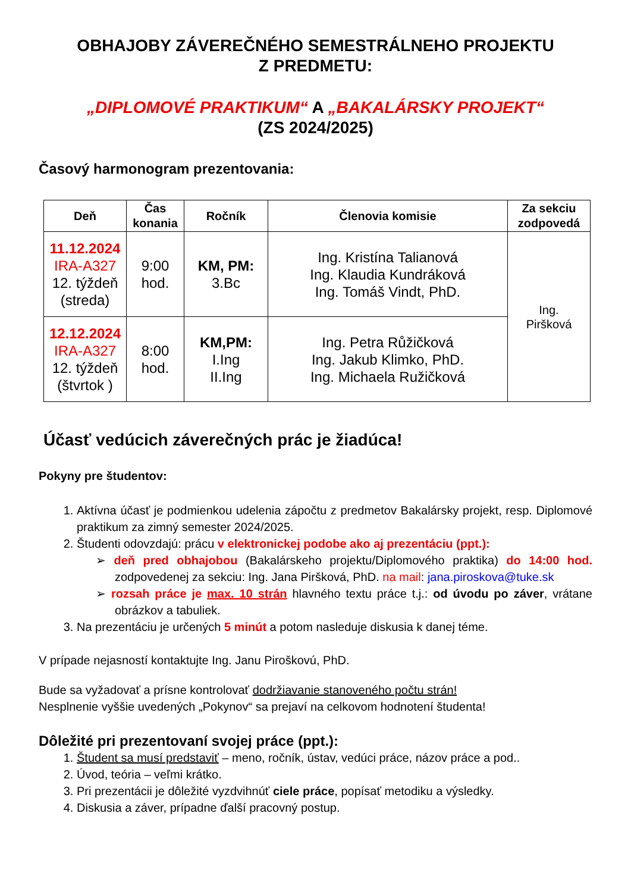OBHAJOBY ZÁVEREČNÉHO SEMESTRÁLNEHO PROJEKTU
Z PREDMETU:
„DIPLOMOVÉ PRAKTIKUM“ A „BAKALÁRSKY PROJEKT“
(ZS 2024/2025)
Časový harmonogram prezentovania:
| Deň | Čas konania | Ročník | Členovia komisie | Za sekciu zodpovedá |
| --- | --- | --- | --- | --- |
| 11.12.2024 IRA-A327 12. týždeň (streda) | 9:00 hod. | KM, PM: 3.Bc | Ing. Kristína Talianová Ing. Klaudia Kundráková Ing. Tomáš Vindt, PhD. | Ing. Piršková |
| 12.12.2024 IRA-A327 12. týždeň (štvrtok ) | 8:00 hod. | KM,PM: I.Ing II.Ing | Ing. Petra Růžičková Ing. Jakub Klimko, PhD. Ing. Michaela Ružičková | |
Účasť vedúcich záverečných prác je žiadúca!
Pokyny pre študentov:
1. Aktívna účasť je podmienkou udelenia zápočtu z predmetov Bakalársky projekt, resp. Diplomové praktikum za zimný semester 2024/2025.
2. Študenti odovzdajú: prácu v elektronickej podobe ako aj prezentáciu (ppt.):
➢ deň pred obhajobou (Bakalárskeho projektu/Diplomového praktika) do 14:00 hod. zodpovedenej za sekciu: Ing. Jana Piršková, PhD. na mail: jana.piroskova@tuke.sk
➢ rozsah práce je max. 10 strán hlavného textu práce t.j.: od úvodu po záver, vrátane obrázkov a tabuliek.
3. Na prezentáciu je určených 5 minút a potom nasleduje diskusia k danej téme.
V prípade nejasností kontaktujte Ing. Janu Piroškovú, PhD.
Bude sa vyžadovať a prísne kontrolovať dodržiavanie stanoveného počtu strán!
Nesplnenie vyššie uvedených „Pokynov“ sa prejaví na celkovom hodnotení študenta!
Dôležité pri prezentovaní svojej práce (ppt.):
1. Študent sa musí predstaviť – meno, ročník, ústav, vedúci práce, názov práce a pod..
2. Úvod, teória – veľmi krátko.
3. Pri prezentácii je dôležité vyzdvihnúť ciele práce, popísať metodiku a výsledky.
4. Diskusia a záver, prípadne ďalší pracovný postup.